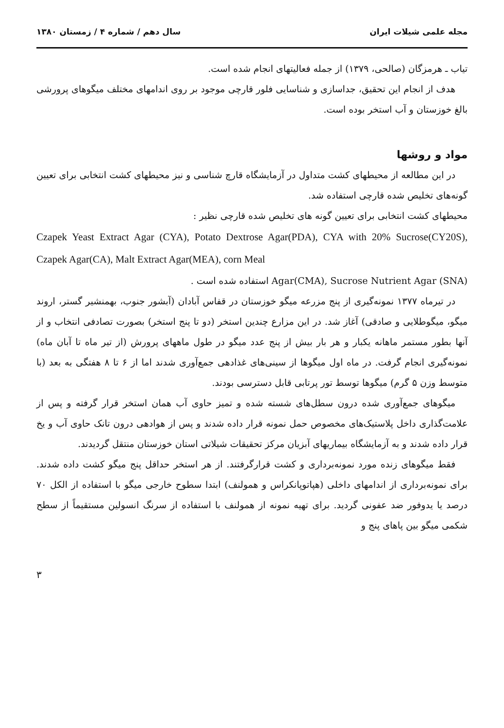مجله علمی شیلات ایران سال دهم / شماره ۴ / زمستان ۱۳۸۰
تیاب ـ هرمزگان (صالحی، ۱۳۷۹) از جمله فعالیتهای انجام شده است.
هدف از انجام این تحقیق، جداسازی و شناسایی فلور قارچی موجود بر روی اندامهای مختلف میگوهای پرورشی بالغ خوزستان و آب استخر بوده است.
مواد و روشها
در این مطالعه از محیطهای کشت متداول در آزمایشگاه قارچ شناسی و نیز محیطهای کشت انتخابی برای تعیین گونه‌های تخلیص شده قارچی استفاده شد.
محیطهای کشت انتخابی برای تعیین گونه های تخلیص شده قارچی نظیر :
Czapek Yeast Extract Agar (CYA), Potato Dextrose Agar(PDA), CYA with 20% Sucrose(CY20S), Czapek Agar(CA), Malt Extract Agar(MEA), corn Meal
Agar(CMA), Sucrose Nutrient Agar (SNA) استفاده شده است .
در تیرماه ۱۳۷۷ نمونه‌گیری از پنج مزرعه میگو خوزستان در قفاس آبادان (آبشور جنوب، بهمنشیر گستر، اروند میگو، میگوطلایی و صادقی) آغاز شد. در این مزارع چندین استخر (دو تا پنج استخر) بصورت تصادفی انتخاب و از آنها بطور مستمر ماهانه یکبار و هر بار بیش از پنج عدد میگو در طول ماههای پرورش (از تیر ماه تا آبان ماه) نمونه‌گیری انجام گرفت. در ماه اول میگوها از سینی‌های غذادهی جمع‌آوری شدند اما از ۶ تا ۸ هفتگی به بعد (با متوسط وزن ۵ گرم) میگوها توسط تور پرتابی قابل دسترسی بودند.
میگوهای جمع‌آوری شده درون سطل‌های شسته شده و تمیز حاوی آب همان استخر قرار گرفته و پس از علامت‌گذاری داخل پلاستیک‌های مخصوص حمل نمونه قرار داده شدند و پس از هوادهی درون تانک حاوی آب و یخ قرار داده شدند و به آزمایشگاه بیماریهای آبزیان مرکز تحقیقات شیلاتی استان خوزستان منتقل گردیدند.
فقط میگوهای زنده مورد نمونه‌برداری و کشت قرارگرفتند. از هر استخر حداقل پنج میگو کشت داده شدند. برای نمونه‌برداری از اندامهای داخلی (هپاتوپانکراس و همولنف) ابتدا سطوح خارجی میگو با استفاده از الکل ۷۰ درصد یا یدوفور ضد عفونی گردید. برای تهیه نمونه از همولنف با استفاده از سرنگ انسولین مستقیماً از سطح شکمی میگو بین پاهای پنج و
۳